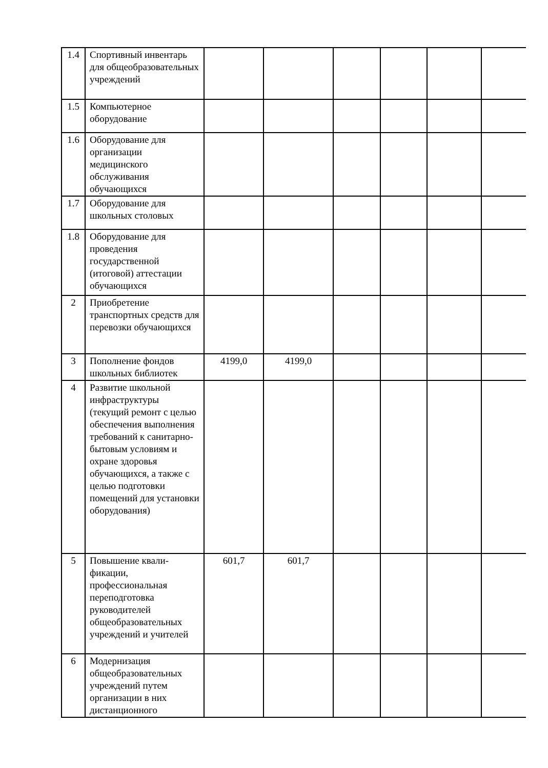| 1.4 | Спортивный инвентарь для общеобразовательных учреждений | | | | | | |
| 1.5 | Компьютерное оборудование | | | | | | |
| 1.6 | Оборудование для организации медицинского обслуживания обучающихся | | | | | | |
| 1.7 | Оборудование для школьных столовых | | | | | | |
| 1.8 | Оборудование для проведения государственной (итоговой) аттестации обучающихся | | | | | | |
| 2 | Приобретение транспортных средств для перевозки обучающихся | | | | | | |
| 3 | Пополнение фондов школьных библиотек | 4199,0 | 4199,0 | | | | |
| 4 | Развитие школьной инфраструктуры (текущий ремонт с целью обеспечения выполнения требований к санитарно-бытовым условиям и охране здоровья обучающихся, а также с целью подготовки помещений для установки оборудования) | | | | | | |
| 5 | Повышение квали-фикации, профессиональная переподготовка руководителей общеобразовательных учреждений и учителей | 601,7 | 601,7 | | | | |
| 6 | Модернизация общеобразовательных учреждений путем организации в них дистанционного | | | | | | |